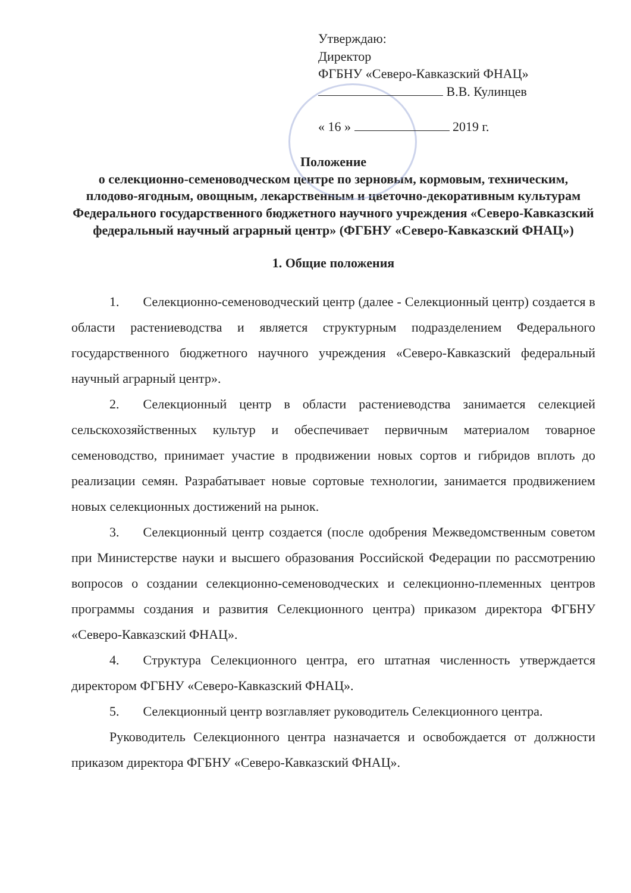Утверждаю:
Директор
ФГБНУ «Северо-Кавказский ФНАЦ»
В.В. Кулинцев
« 16 » 2019 г.
Положение
о селекционно-семеноводческом центре по зерновым, кормовым, техническим, плодово-ягодным, овощным, лекарственным и цветочно-декоративным культурам Федерального государственного бюджетного научного учреждения «Северо-Кавказский федеральный научный аграрный центр» (ФГБНУ «Северо-Кавказский ФНАЦ»)
1. Общие положения
1. Селекционно-семеноводческий центр (далее - Селекционный центр) создается в области растениеводства и является структурным подразделением Федерального государственного бюджетного научного учреждения «Северо-Кавказский федеральный научный аграрный центр».
2. Селекционный центр в области растениеводства занимается селекцией сельскохозяйственных культур и обеспечивает первичным материалом товарное семеноводство, принимает участие в продвижении новых сортов и гибридов вплоть до реализации семян. Разрабатывает новые сортовые технологии, занимается продвижением новых селекционных достижений на рынок.
3. Селекционный центр создается (после одобрения Межведомственным советом при Министерстве науки и высшего образования Российской Федерации по рассмотрению вопросов о создании селекционно-семеноводческих и селекционно-племенных центров программы создания и развития Селекционного центра) приказом директора ФГБНУ «Северо-Кавказский ФНАЦ».
4. Структура Селекционного центра, его штатная численность утверждается директором ФГБНУ «Северо-Кавказский ФНАЦ».
5. Селекционный центр возглавляет руководитель Селекционного центра.
Руководитель Селекционного центра назначается и освобождается от должности приказом директора ФГБНУ «Северо-Кавказский ФНАЦ».